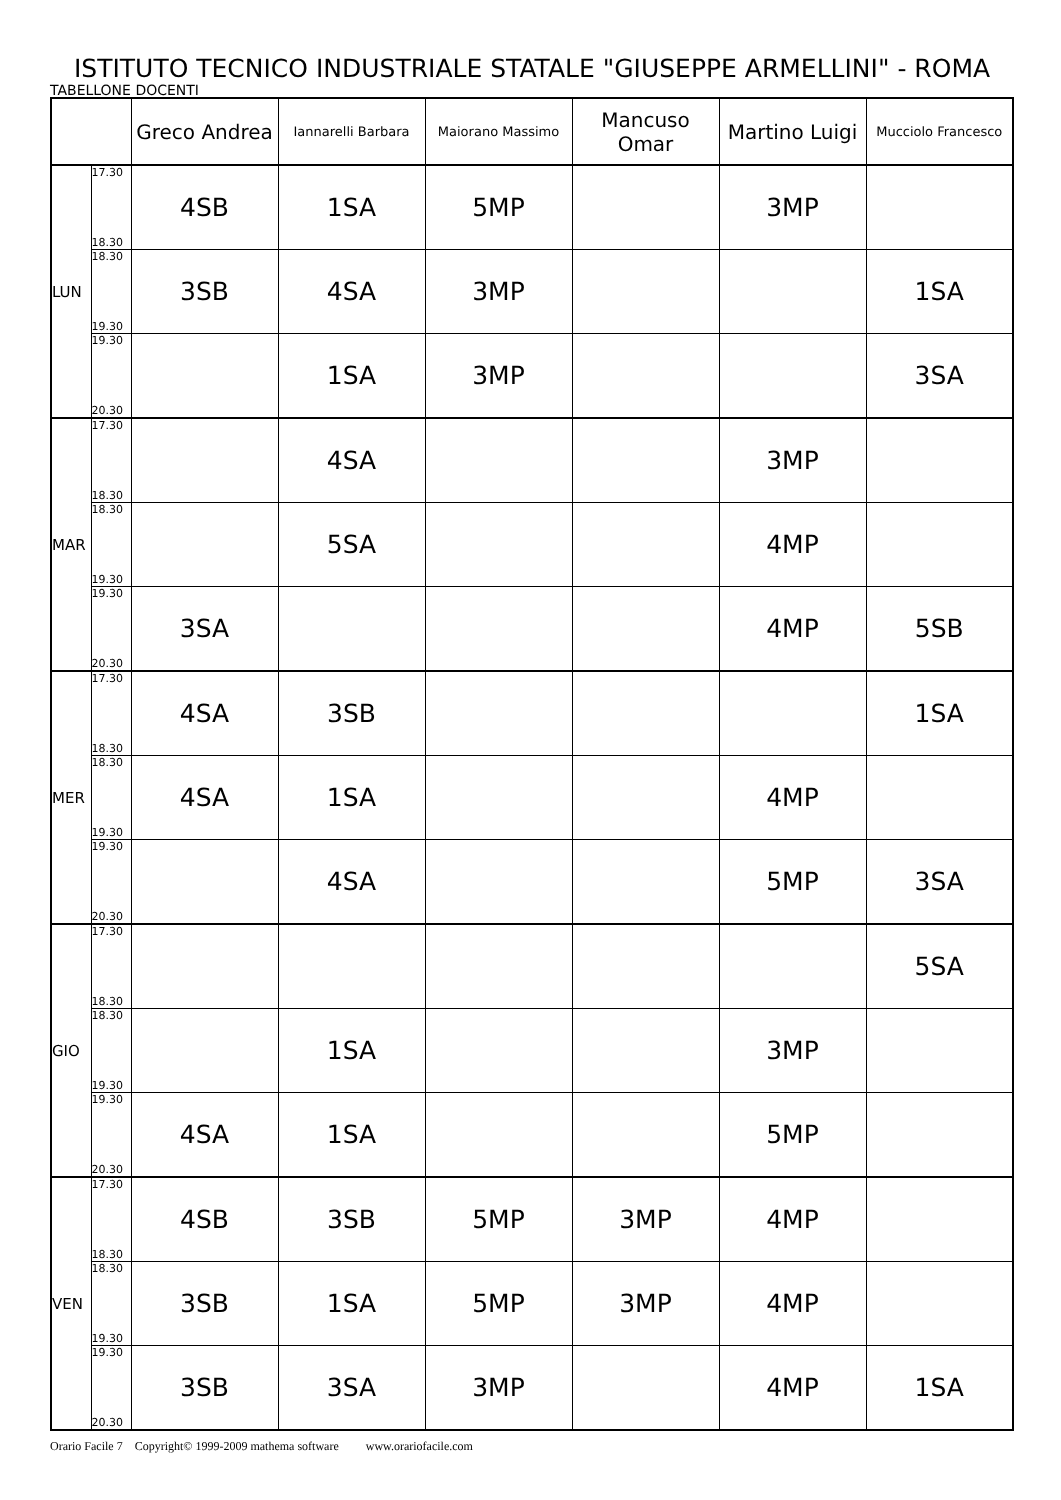ISTITUTO TECNICO INDUSTRIALE STATALE "GIUSEPPE ARMELLINI" - ROMA
TABELLONE DOCENTI
| | | Greco Andrea | Iannarelli Barbara | Maiorano Massimo | Mancuso Omar | Martino Luigi | Mucciolo Francesco |
| --- | --- | --- | --- | --- | --- | --- | --- |
| LUN | 17.30 18.30 | 4SB | 1SA | 5MP | | 3MP | |
| | 18.30 19.30 | 3SB | 4SA | 3MP | | | 1SA |
| | 19.30 20.30 | | 1SA | 3MP | | | 3SA |
| MAR | 17.30 18.30 | | 4SA | | | 3MP | |
| | 18.30 19.30 | | 5SA | | | 4MP | |
| | 19.30 20.30 | 3SA | | | | 4MP | 5SB |
| MER | 17.30 18.30 | 4SA | 3SB | | | | 1SA |
| | 18.30 19.30 | 4SA | 1SA | | | 4MP | |
| | 19.30 20.30 | | 4SA | | | 5MP | 3SA |
| GIO | 17.30 18.30 | | | | | | 5SA |
| | 18.30 19.30 | | 1SA | | | 3MP | |
| | 19.30 20.30 | 4SA | 1SA | | | 5MP | |
| VEN | 17.30 18.30 | 4SB | 3SB | 5MP | 3MP | 4MP | |
| | 18.30 19.30 | 3SB | 1SA | 5MP | 3MP | 4MP | |
| | 19.30 20.30 | 3SB | 3SA | 3MP | | 4MP | 1SA |
Orario Facile 7 Copyright© 1999-2009 mathema software www.orariofacile.com